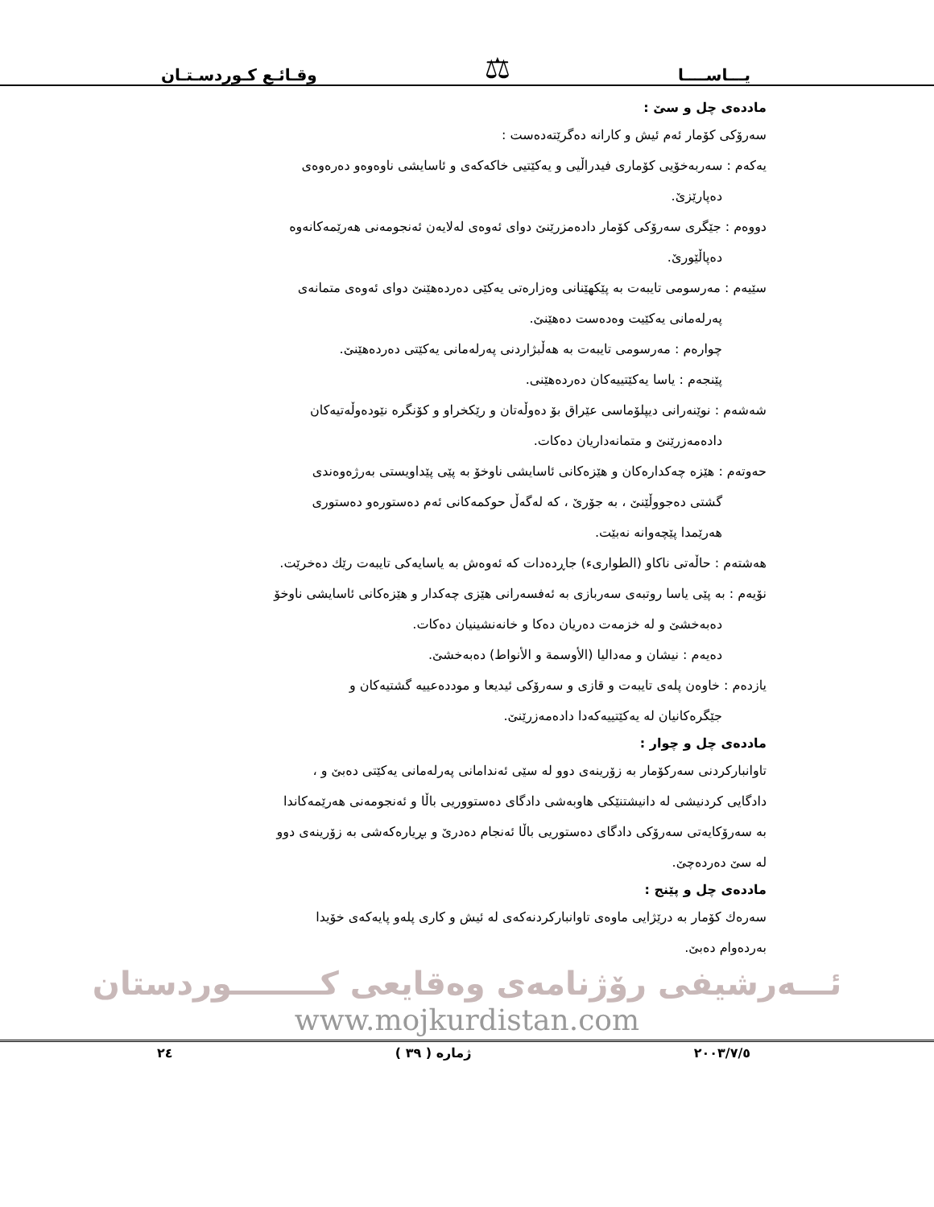يـــاســــا ⚖ وقـائـع كـوردسـتـان
ماددەی چل و سێ :
سەرۆکی کۆمار ئەم ئیش و کارانە دەگرێتەدەست :
یەکەم : سەربەخۆیی کۆماری فیدراڵیی و یەکێتیی خاکەکەی و ئاسایشی ناوەوەو دەرەوەی
دەپارێزێ.
دووەم : جێگری سەرۆکی کۆمار دادەمزرێنێ دوای ئەوەی لەلایەن ئەنجومەنی هەرێمەکانەوە
دەپاڵێورێ.
سێیەم : مەرسومی تایبەت بە پێکهێنانی وەزارەتی یەکێی دەردەهێنێ دوای ئەوەی متمانەی
پەرلەمانی یەکێیت وەدەست دەهێنێ.
چوارەم : مەرسومی تایبەت بە هەڵبژاردنی پەرلەمانی یەکێتی دەردەهێنێ.
پێنجەم : یاسا یەکێتییەکان دەردەهێنی.
شەشەم : نوێنەرانی دیپلۆماسی عێراق بۆ دەوڵەتان و رێکخراو و کۆنگرە نێودەوڵەتیەکان
دادەمەزرێنێ و متمانەداریان دەکات.
حەوتەم : هێزە چەکدارەکان و هێزەکانی ئاسایشی ناوخۆ بە پێی پێداویستی بەرژەوەندی
گشتی دەجووڵێنێ ، بە جۆرێ ، کە لەگەڵ حوکمەکانی ئەم دەستورەو دەستوری
هەرێمدا پێچەوانە نەبێت.
هەشتەم : حاڵەتی ناکاو (الطوارىء) جاڕدەدات کە ئەوەش بە یاسایەکی تایبەت رێك دەخرێت.
نۆیەم : بە پێی یاسا روتبەی سەربازی بە ئەفسەرانی هێزی چەکدار و هێزەکانی ئاسایشی ناوخۆ
دەبەخشێ و لە خزمەت دەریان دەکا و خانەنشینیان دەکات.
دەیەم : نیشان و مەدالیا (الأوسمة و الأنواط) دەبەخشێ.
یازدەم : خاوەن پلەی تایبەت و قازی و سەرۆکی ئیدیعا و موددەعییە گشتیەکان و
جێگرەکانیان لە یەکێتییەکەدا دادەمەزرێنێ.
ماددەی چل و چوار :
تاوانبارکردنی سەرکۆمار بە زۆرینەی دوو لە سێی ئەندامانی پەرلەمانی یەکێتی دەبێ و ،
دادگایی کردنیشی لە دانیشتنێکی هاوبەشی دادگای دەستووریی باڵا و ئەنجومەنی هەرێمەکاندا
بە سەرۆکایەتی سەرۆکی دادگای دەستوریی باڵا ئەنجام دەدرێ و بڕیارەکەشی بە زۆرینەی دوو
لە سێ دەردەچێ.
ماددەی چل و پێنج :
سەرەك کۆمار بە درێژایی ماوەی تاوانبارکردنەکەی لە ئیش و کاری پلەو پایەکەی خۆیدا
بەردەوام دەبێ.
ئـــەرشیفی رۆژنامەی وەقایعی کــــــــوردستان
www.mojkurdistan.com
٢٠٠٣/٧/٥ ژمارە ( ٣٩ ) ٢٤